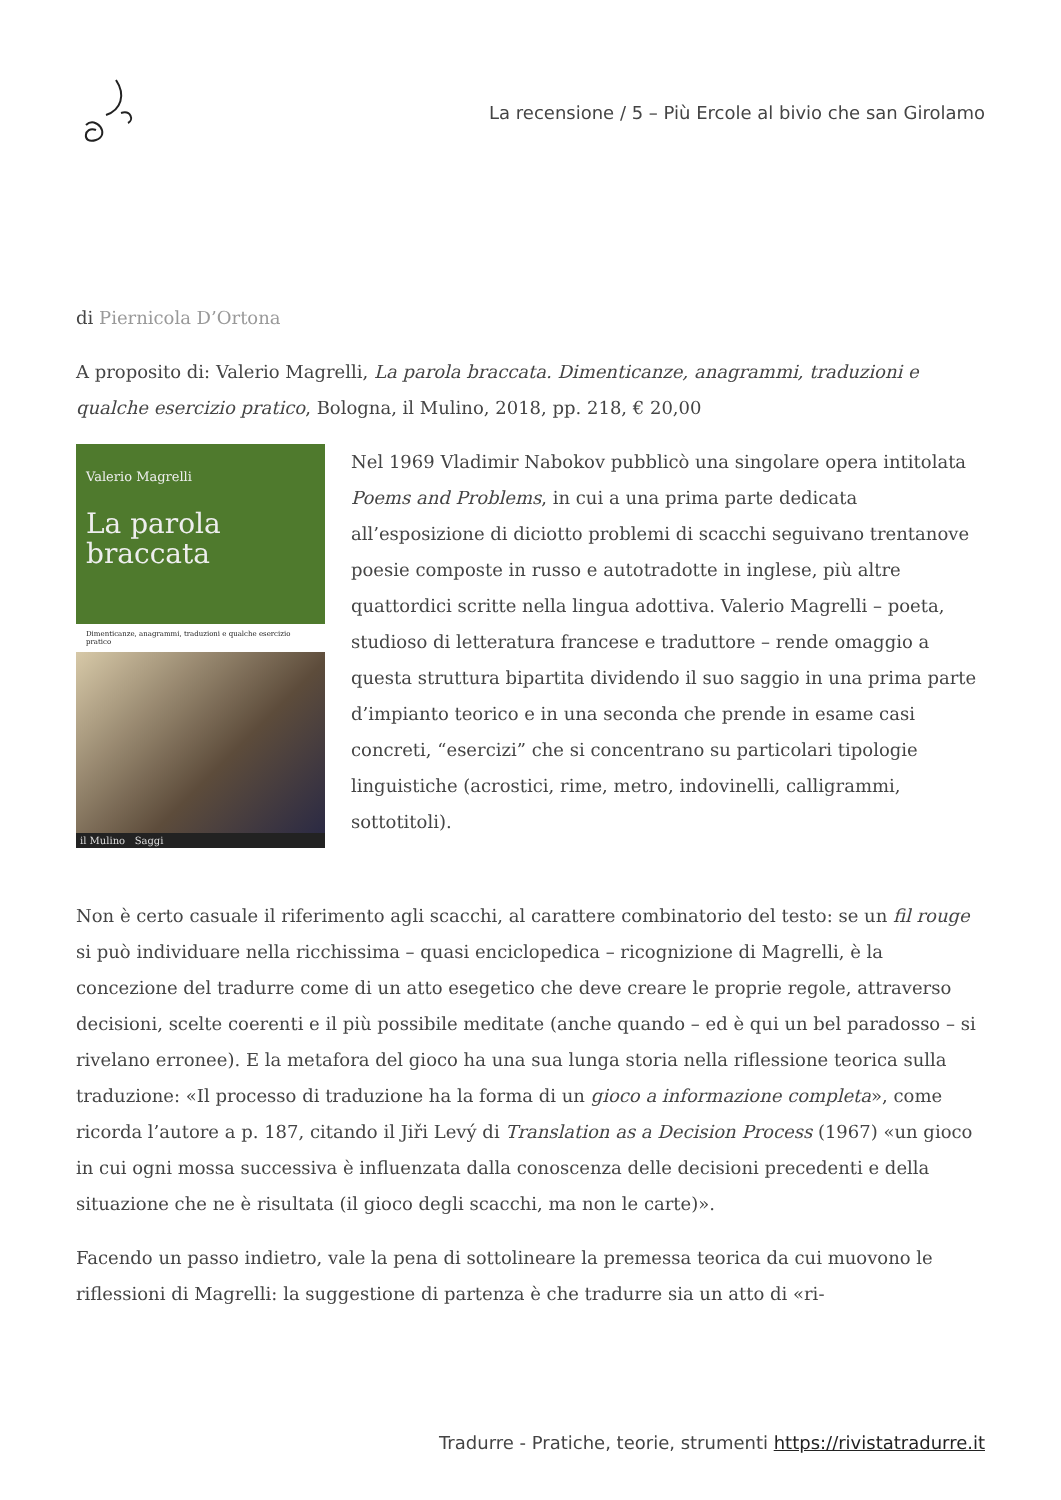La recensione / 5 – Più Ercole al bivio che san Girolamo
di Piernicola D’Ortona
A proposito di: Valerio Magrelli, La parola braccata. Dimenticanze, anagrammi, traduzioni e qualche esercizio pratico, Bologna, il Mulino, 2018, pp. 218, € 20,00
Valerio Magrelli
La parola braccata
Dimenticanze, anagrammi, traduzioni e qualche esercizio pratico
il Mulino Saggi
Nel 1969 Vladimir Nabokov pubblicò una singolare opera intitolata Poems and Problems, in cui a una prima parte dedicata all’esposizione di diciotto problemi di scacchi seguivano trentanove poesie composte in russo e autotradotte in inglese, più altre quattordici scritte nella lingua adottiva. Valerio Magrelli – poeta, studioso di letteratura francese e traduttore – rende omaggio a questa struttura bipartita dividendo il suo saggio in una prima parte d’impianto teorico e in una seconda che prende in esame casi concreti, “esercizi” che si concentrano su particolari tipologie linguistiche (acrostici, rime, metro, indovinelli, calligrammi, sottotitoli).
Non è certo casuale il riferimento agli scacchi, al carattere combinatorio del testo: se un fil rouge si può individuare nella ricchissima – quasi enciclopedica – ricognizione di Magrelli, è la concezione del tradurre come di un atto esegetico che deve creare le proprie regole, attraverso decisioni, scelte coerenti e il più possibile meditate (anche quando – ed è qui un bel paradosso – si rivelano erronee). E la metafora del gioco ha una sua lunga storia nella riflessione teorica sulla traduzione: «Il processo di traduzione ha la forma di un gioco a informazione completa», come ricorda l’autore a p. 187, citando il Jiři Levý di Translation as a Decision Process (1967) «un gioco in cui ogni mossa successiva è influenzata dalla conoscenza delle decisioni precedenti e della situazione che ne è risultata (il gioco degli scacchi, ma non le carte)».
Facendo un passo indietro, vale la pena di sottolineare la premessa teorica da cui muovono le riflessioni di Magrelli: la suggestione di partenza è che tradurre sia un atto di «ri-
Tradurre - Pratiche, teorie, strumenti https://rivistatradurre.it